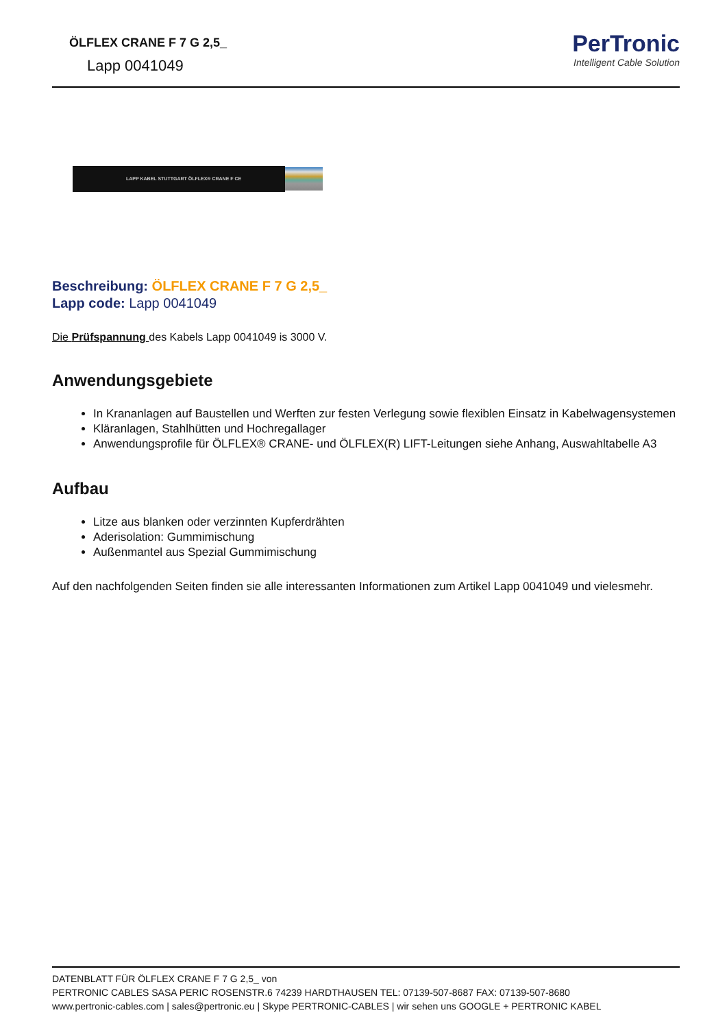ÖLFLEX CRANE F 7 G 2,5_
Lapp 0041049
PerTronic
Intelligent Cable Solution
LAPP KABEL STUTTGART ÖLFLEX® CRANE F CE
Beschreibung: ÖLFLEX CRANE F 7 G 2,5_
Lapp code: Lapp 0041049
Die Prüfspannung des Kabels Lapp 0041049 is 3000 V.
Anwendungsgebiete
In Krananlagen auf Baustellen und Werften zur festen Verlegung sowie flexiblen Einsatz in Kabelwagensystemen
Kläranlagen, Stahlhütten und Hochregallager
Anwendungsprofile für ÖLFLEX® CRANE- und ÖLFLEX(R) LIFT-Leitungen siehe Anhang, Auswahltabelle A3
Aufbau
Litze aus blanken oder verzinnten Kupferdrähten
Aderisolation: Gummimischung
Außenmantel aus Spezial Gummimischung
Auf den nachfolgenden Seiten finden sie alle interessanten Informationen zum Artikel Lapp 0041049 und vielesmehr.
DATENBLATT FÜR ÖLFLEX CRANE F 7 G 2,5_ von
PERTRONIC CABLES SASA PERIC ROSENSTR.6 74239 HARDTHAUSEN TEL: 07139-507-8687 FAX: 07139-507-8680
www.pertronic-cables.com | sales@pertronic.eu | Skype PERTRONIC-CABLES | wir sehen uns GOOGLE + PERTRONIC KABEL